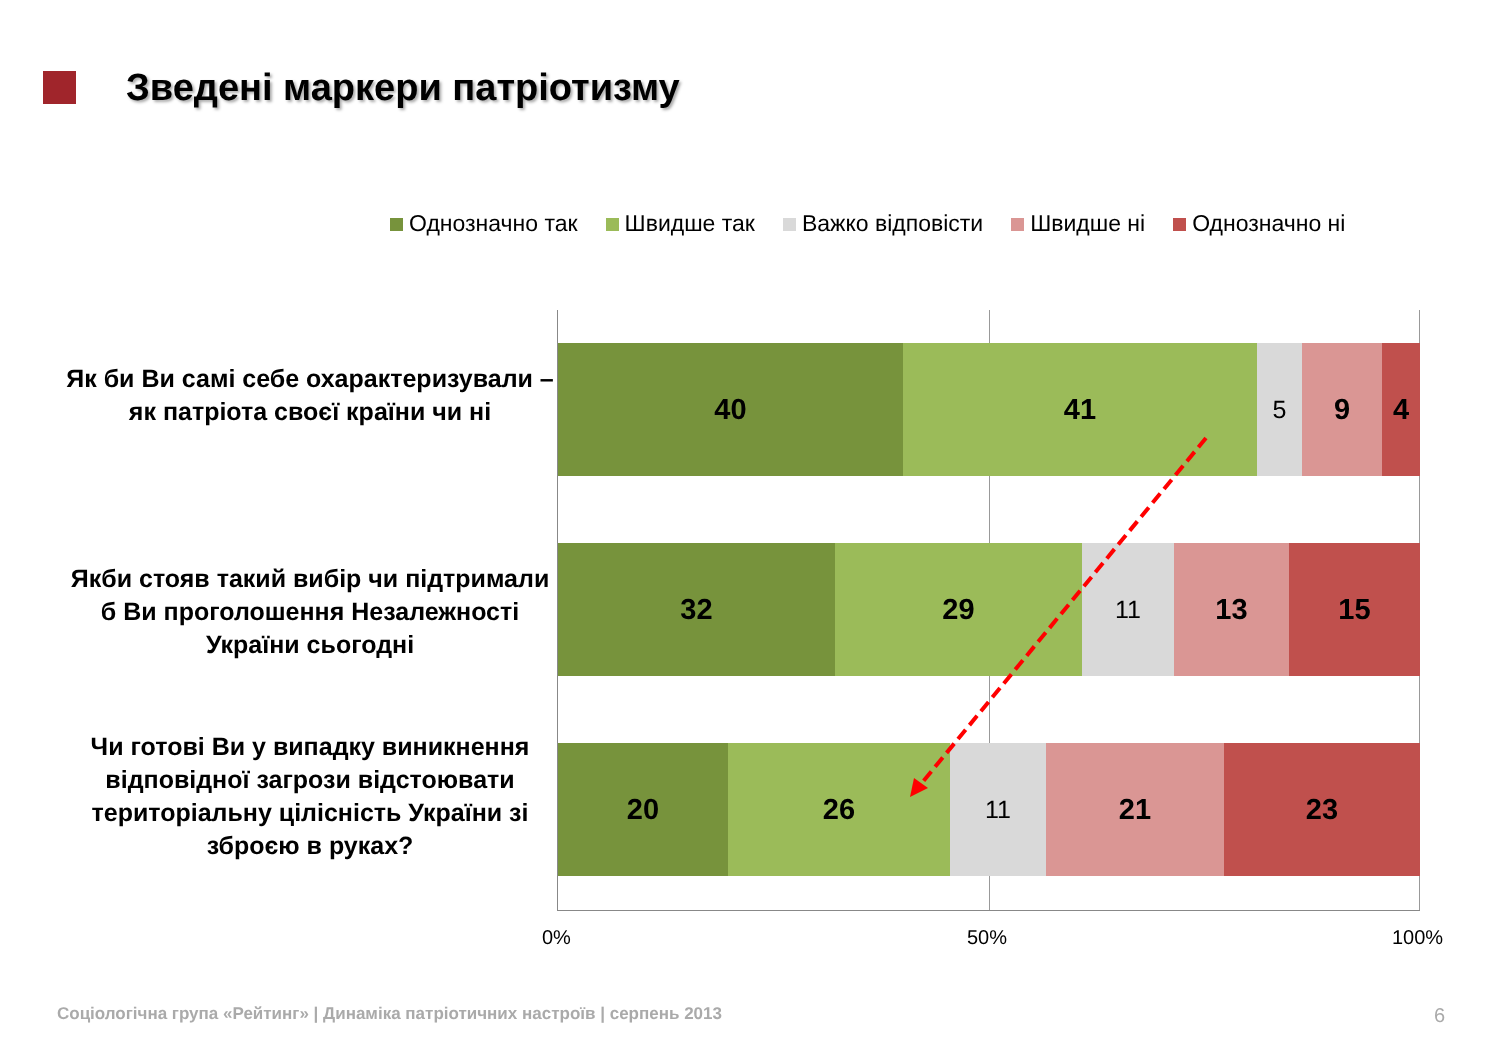Зведені маркери патріотизму
Однозначно так Швидше так Важко відповісти Швидше ні Однозначно ні
Як би Ви самі себе охарактеризували – як патріота своєї країни чи ні
Якби стояв такий вибір чи підтримали б Ви проголошення Незалежності України сьогодні
Чи готові Ви у випадку виникнення відповідної загрози відстоювати територіальну цілісність України зі зброєю в руках?
40 41
5
9 4
32 29
11
13 15
20 26
11
21 23
0% 50% 100%
Соціологічна група «Рейтинг» | Динаміка патріотичних настроїв | серпень 2013
6